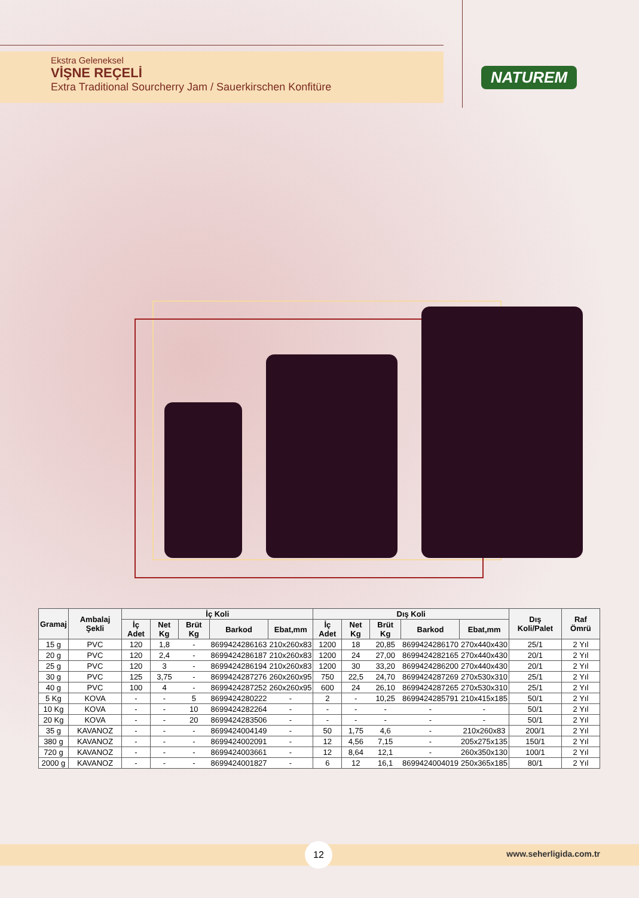Ekstra Geleneksel
VİŞNE REÇELİ
Extra Traditional Sourcherry Jam / Sauerkirschen Konfitüre
NATUREM
| Gramaj | Ambalaj Şekli | İç Koli | | | | | Dış Koli | | | | | Dış Koli/Palet | Raf Ömrü |
| --- | --- | --- | --- | --- | --- | --- | --- | --- | --- | --- | --- | --- | --- |
| | | İç Adet | Net Kg | Brüt Kg | Barkod | Ebat,mm | İç Adet | Net Kg | Brüt Kg | Barkod | Ebat,mm | | |
| 15 g | PVC | 120 | 1,8 | - | 8699424286163 | 210x260x83 | 1200 | 18 | 20,85 | 8699424286170 | 270x440x430 | 25/1 | 2 Yıl |
| 20 g | PVC | 120 | 2,4 | - | 8699424286187 | 210x260x83 | 1200 | 24 | 27,00 | 8699424282165 | 270x440x430 | 20/1 | 2 Yıl |
| 25 g | PVC | 120 | 3 | - | 8699424286194 | 210x260x83 | 1200 | 30 | 33,20 | 8699424286200 | 270x440x430 | 20/1 | 2 Yıl |
| 30 g | PVC | 125 | 3,75 | - | 8699424287276 | 260x260x95 | 750 | 22,5 | 24,70 | 8699424287269 | 270x530x310 | 25/1 | 2 Yıl |
| 40 g | PVC | 100 | 4 | - | 8699424287252 | 260x260x95 | 600 | 24 | 26,10 | 8699424287265 | 270x530x310 | 25/1 | 2 Yıl |
| 5 Kg | KOVA | - | - | 5 | 8699424280222 | - | 2 | - | 10,25 | 8699424285791 | 210x415x185 | 50/1 | 2 Yıl |
| 10 Kg | KOVA | - | - | 10 | 8699424282264 | - | - | - | - | - | - | 50/1 | 2 Yıl |
| 20 Kg | KOVA | - | - | 20 | 8699424283506 | - | - | - | - | - | - | 50/1 | 2 Yıl |
| 35 g | KAVANOZ | - | - | - | 8699424004149 | - | 50 | 1,75 | 4,6 | - | 210x260x83 | 200/1 | 2 Yıl |
| 380 g | KAVANOZ | - | - | - | 8699424002091 | - | 12 | 4,56 | 7,15 | - | 205x275x135 | 150/1 | 2 Yıl |
| 720 g | KAVANOZ | - | - | - | 8699424003661 | - | 12 | 8,64 | 12,1 | - | 260x350x130 | 100/1 | 2 Yıl |
| 2000 g | KAVANOZ | - | - | - | 8699424001827 | - | 6 | 12 | 16,1 | 8699424004019 | 250x365x185 | 80/1 | 2 Yıl |
12
www.seherligida.com.tr